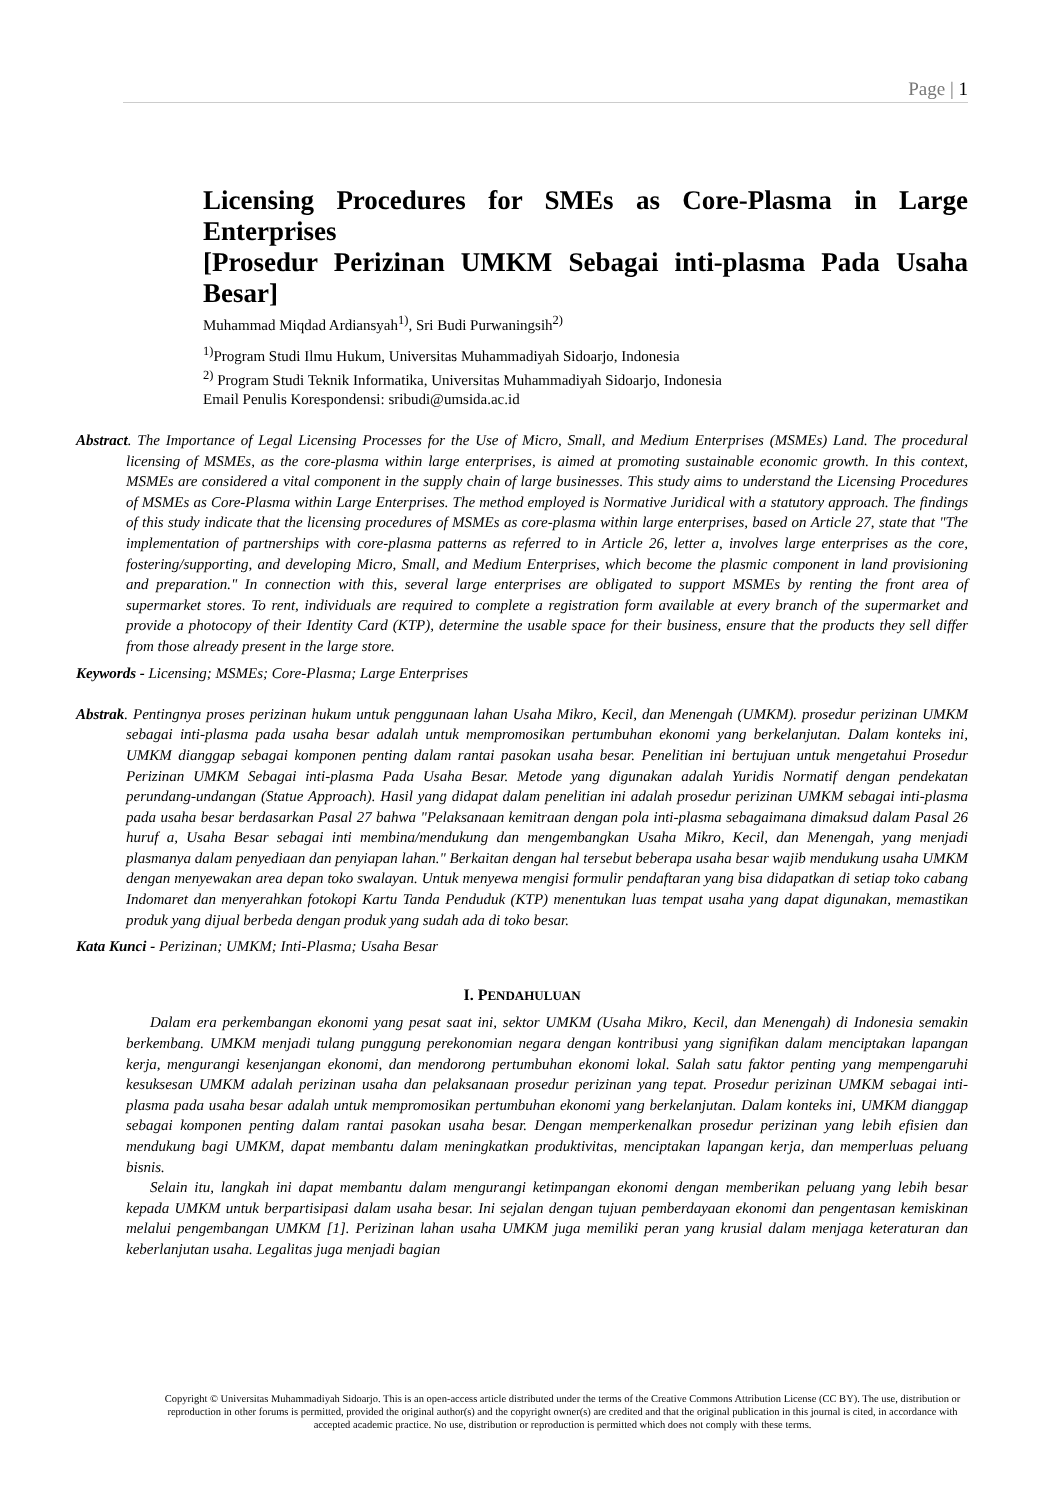Page | 1
Licensing Procedures for SMEs as Core-Plasma in Large Enterprises
[Prosedur Perizinan UMKM Sebagai inti-plasma Pada Usaha Besar]
Muhammad Miqdad Ardiansyah<sup>1)</sup>, Sri Budi Purwaningsih<sup>2)</sup>
<sup>1)</sup> Program Studi Ilmu Hukum, Universitas Muhammadiyah Sidoarjo, Indonesia
<sup>2)</sup> Program Studi Teknik Informatika, Universitas Muhammadiyah Sidoarjo, Indonesia
Email Penulis Korespondensi: sribudi@umsida.ac.id
Abstract. The Importance of Legal Licensing Processes for the Use of Micro, Small, and Medium Enterprises (MSMEs) Land. The procedural licensing of MSMEs, as the core-plasma within large enterprises, is aimed at promoting sustainable economic growth. In this context, MSMEs are considered a vital component in the supply chain of large businesses. This study aims to understand the Licensing Procedures of MSMEs as Core-Plasma within Large Enterprises. The method employed is Normative Juridical with a statutory approach. The findings of this study indicate that the licensing procedures of MSMEs as core-plasma within large enterprises, based on Article 27, state that "The implementation of partnerships with core-plasma patterns as referred to in Article 26, letter a, involves large enterprises as the core, fostering/supporting, and developing Micro, Small, and Medium Enterprises, which become the plasmic component in land provisioning and preparation." In connection with this, several large enterprises are obligated to support MSMEs by renting the front area of supermarket stores. To rent, individuals are required to complete a registration form available at every branch of the supermarket and provide a photocopy of their Identity Card (KTP), determine the usable space for their business, ensure that the products they sell differ from those already present in the large store.
Keywords - Licensing; MSMEs; Core-Plasma; Large Enterprises
Abstrak. Pentingnya proses perizinan hukum untuk penggunaan lahan Usaha Mikro, Kecil, dan Menengah (UMKM). prosedur perizinan UMKM sebagai inti-plasma pada usaha besar adalah untuk mempromosikan pertumbuhan ekonomi yang berkelanjutan. Dalam konteks ini, UMKM dianggap sebagai komponen penting dalam rantai pasokan usaha besar. Penelitian ini bertujuan untuk mengetahui Prosedur Perizinan UMKM Sebagai inti-plasma Pada Usaha Besar. Metode yang digunakan adalah Yuridis Normatif dengan pendekatan perundang-undangan (Statue Approach). Hasil yang didapat dalam penelitian ini adalah prosedur perizinan UMKM sebagai inti-plasma pada usaha besar berdasarkan Pasal 27 bahwa "Pelaksanaan kemitraan dengan pola inti-plasma sebagaimana dimaksud dalam Pasal 26 huruf a, Usaha Besar sebagai inti membina/mendukung dan mengembangkan Usaha Mikro, Kecil, dan Menengah, yang menjadi plasmanya dalam penyediaan dan penyiapan lahan." Berkaitan dengan hal tersebut beberapa usaha besar wajib mendukung usaha UMKM dengan menyewakan area depan toko swalayan. Untuk menyewa mengisi formulir pendaftaran yang bisa didapatkan di setiap toko cabang Indomaret dan menyerahkan fotokopi Kartu Tanda Penduduk (KTP) menentukan luas tempat usaha yang dapat digunakan, memastikan produk yang dijual berbeda dengan produk yang sudah ada di toko besar.
Kata Kunci - Perizinan; UMKM; Inti-Plasma; Usaha Besar
I. PENDAHULUAN
Dalam era perkembangan ekonomi yang pesat saat ini, sektor UMKM (Usaha Mikro, Kecil, dan Menengah) di Indonesia semakin berkembang. UMKM menjadi tulang punggung perekonomian negara dengan kontribusi yang signifikan dalam menciptakan lapangan kerja, mengurangi kesenjangan ekonomi, dan mendorong pertumbuhan ekonomi lokal. Salah satu faktor penting yang mempengaruhi kesuksesan UMKM adalah perizinan usaha dan pelaksanaan prosedur perizinan yang tepat. Prosedur perizinan UMKM sebagai inti-plasma pada usaha besar adalah untuk mempromosikan pertumbuhan ekonomi yang berkelanjutan. Dalam konteks ini, UMKM dianggap sebagai komponen penting dalam rantai pasokan usaha besar. Dengan memperkenalkan prosedur perizinan yang lebih efisien dan mendukung bagi UMKM, dapat membantu dalam meningkatkan produktivitas, menciptakan lapangan kerja, dan memperluas peluang bisnis.
Selain itu, langkah ini dapat membantu dalam mengurangi ketimpangan ekonomi dengan memberikan peluang yang lebih besar kepada UMKM untuk berpartisipasi dalam usaha besar. Ini sejalan dengan tujuan pemberdayaan ekonomi dan pengentasan kemiskinan melalui pengembangan UMKM [1]. Perizinan lahan usaha UMKM juga memiliki peran yang krusial dalam menjaga keteraturan dan keberlanjutan usaha. Legalitas juga menjadi bagian
Copyright © Universitas Muhammadiyah Sidoarjo. This is an open-access article distributed under the terms of the Creative Commons Attribution License (CC BY). The use, distribution or reproduction in other forums is permitted, provided the original author(s) and the copyright owner(s) are credited and that the original publication in this journal is cited, in accordance with accepted academic practice. No use, distribution or reproduction is permitted which does not comply with these terms.